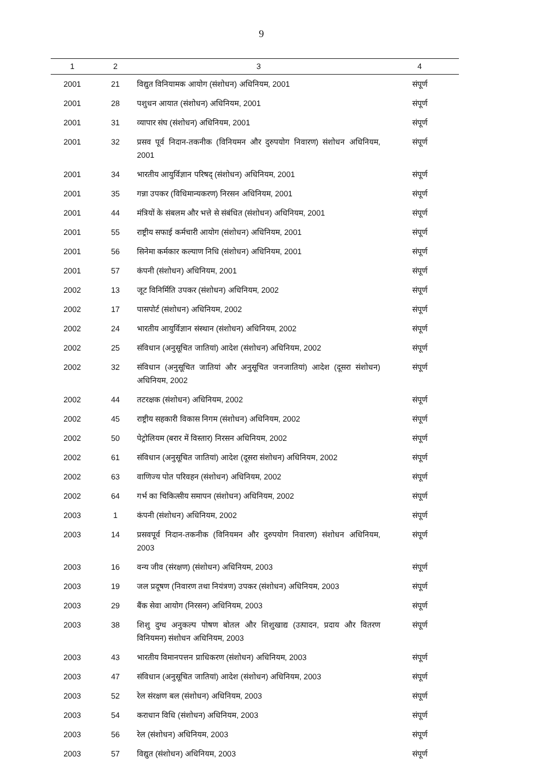9
| 1 | 2 | 3 | 4 |
| --- | --- | --- | --- |
| 2001 | 21 | विद्युत विनियामक आयोग (संशोधन) अधिनियम, 2001 | संपूर्ण |
| 2001 | 28 | पशुधन आयात (संशोधन) अधिनियम, 2001 | संपूर्ण |
| 2001 | 31 | व्यापार संघ (संशोधन) अधिनियम, 2001 | संपूर्ण |
| 2001 | 32 | प्रसव पूर्व निदान-तकनीक (विनियमन और दुरुपयोग निवारण) संशोधन अधिनियम, 2001 | संपूर्ण |
| 2001 | 34 | भारतीय आयुर्विज्ञान परिषद् (संशोधन) अधिनियम, 2001 | संपूर्ण |
| 2001 | 35 | गन्ना उपकर (विधिमान्यकरण) निरसन अधिनियम, 2001 | संपूर्ण |
| 2001 | 44 | मंत्रियों के संबलम और भत्ते से संबंधित (संशोधन) अधिनियम, 2001 | संपूर्ण |
| 2001 | 55 | राष्ट्रीय सफाई कर्मचारी आयोग (संशोधन) अधिनियम, 2001 | संपूर्ण |
| 2001 | 56 | सिनेमा कर्मकार कल्याण निधि (संशोधन) अधिनियम, 2001 | संपूर्ण |
| 2001 | 57 | कंपनी (संशोधन) अधिनियम, 2001 | संपूर्ण |
| 2002 | 13 | जूट विनिर्मिति उपकर (संशोधन) अधिनियम, 2002 | संपूर्ण |
| 2002 | 17 | पासपोर्ट (संशोधन) अधिनियम, 2002 | संपूर्ण |
| 2002 | 24 | भारतीय आयुर्विज्ञान संस्थान (संशोधन) अधिनियम, 2002 | संपूर्ण |
| 2002 | 25 | संविधान (अनुसूचित जातियां) आदेश (संशोधन) अधिनियम, 2002 | संपूर्ण |
| 2002 | 32 | संविधान (अनुसूचित जातियां और अनुसूचित जनजातियां) आदेश (दूसरा संशोधन) अधिनियम, 2002 | संपूर्ण |
| 2002 | 44 | तटरक्षक (संशोधन) अधिनियम, 2002 | संपूर्ण |
| 2002 | 45 | राष्ट्रीय सहकारी विकास निगम (संशोधन) अधिनियम, 2002 | संपूर्ण |
| 2002 | 50 | पेट्रोलियम (बरार में विस्तार) निरसन अधिनियम, 2002 | संपूर्ण |
| 2002 | 61 | संविधान (अनुसूचित जातियां) आदेश (दूसरा संशोधन) अधिनियम, 2002 | संपूर्ण |
| 2002 | 63 | वाणिज्य पोत परिवहन (संशोधन) अधिनियम, 2002 | संपूर्ण |
| 2002 | 64 | गर्भ का चिकित्सीय समापन (संशोधन) अधिनियम, 2002 | संपूर्ण |
| 2003 | 1 | कंपनी (संशोधन) अधिनियम, 2002 | संपूर्ण |
| 2003 | 14 | प्रसवपूर्व निदान-तकनीक (विनियमन और दुरुपयोग निवारण) संशोधन अधिनियम, 2003 | संपूर्ण |
| 2003 | 16 | वन्य जीव (संरक्षण) (संशोधन) अधिनियम, 2003 | संपूर्ण |
| 2003 | 19 | जल प्रदूषण (निवारण तथा नियंत्रण) उपकर (संशोधन) अधिनियम, 2003 | संपूर्ण |
| 2003 | 29 | बैंक सेवा आयोग (निरसन) अधिनियम, 2003 | संपूर्ण |
| 2003 | 38 | शिशु दुग्ध अनुकल्प पोषण बोतल और शिशुखाद्य (उत्पादन, प्रदाय और वितरण विनियमन) संशोधन अधिनियम, 2003 | संपूर्ण |
| 2003 | 43 | भारतीय विमानपत्तन प्राधिकरण (संशोधन) अधिनियम, 2003 | संपूर्ण |
| 2003 | 47 | संविधान (अनुसूचित जातियां) आदेश (संशोधन) अधिनियम, 2003 | संपूर्ण |
| 2003 | 52 | रेल संरक्षण बल (संशोधन) अधिनियम, 2003 | संपूर्ण |
| 2003 | 54 | कराधान विधि (संशोधन) अधिनियम, 2003 | संपूर्ण |
| 2003 | 56 | रेल (संशोधन) अधिनियम, 2003 | संपूर्ण |
| 2003 | 57 | विद्युत (संशोधन) अधिनियम, 2003 | संपूर्ण |